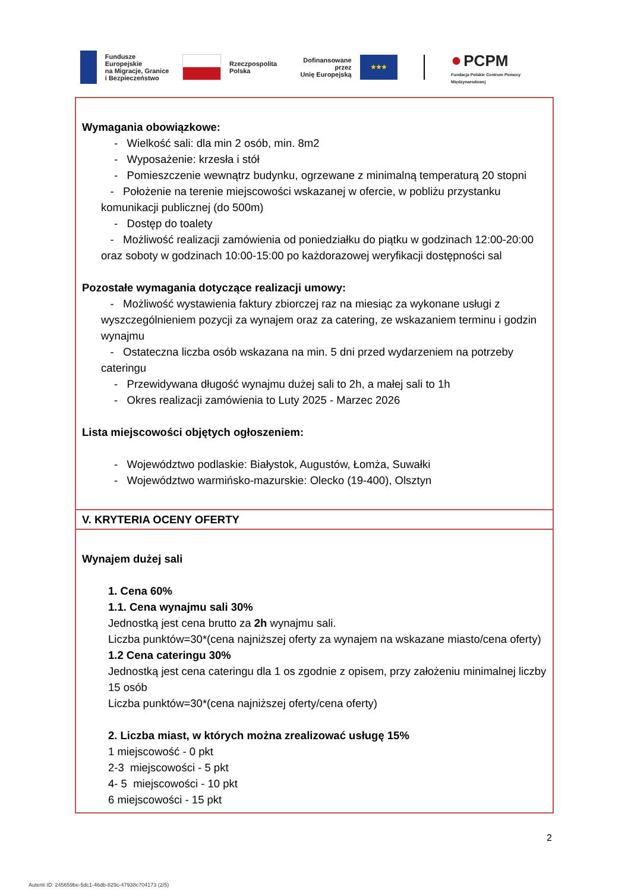Fundusze Europejskie
na Migracje, Granice
i Bezpieczeństwo
Rzeczpospolita
Polska
Dofinansowane przez
Unię Europejską
★★★
● PCPM
Fundacja Polskie Centrum Pomocy Międzynarodowej
| Wymagania obowiązkowe: - Wielkość sali: dla min 2 osób, min. 8m2 - Wyposażenie: krzesła i stół - Pomieszczenie wewnątrz budynku, ogrzewane z minimalną temperaturą 20 stopni - Położenie na terenie miejscowości wskazanej w ofercie, w pobliżu przystanku komunikacji publicznej (do 500m) - Dostęp do toalety - Możliwość realizacji zamówienia od poniedziałku do piątku w godzinach 12:00-20:00 oraz soboty w godzinach 10:00-15:00 po każdorazowej weryfikacji dostępności sal Pozostałe wymagania dotyczące realizacji umowy: - Możliwość wystawienia faktury zbiorczej raz na miesiąc za wykonane usługi z wyszczególnieniem pozycji za wynajem oraz za catering, ze wskazaniem terminu i godzin wynajmu - Ostateczna liczba osób wskazana na min. 5 dni przed wydarzeniem na potrzeby cateringu - Przewidywana długość wynajmu dużej sali to 2h, a małej sali to 1h - Okres realizacji zamówienia to Luty 2025 - Marzec 2026 Lista miejscowości objętych ogłoszeniem: - Województwo podlaskie: Białystok, Augustów, Łomża, Suwałki - Województwo warmińsko-mazurskie: Olecko (19-400), Olsztyn |
| V. KRYTERIA OCENY OFERTY |
| Wynajem dużej sali 1. Cena 60% 1.1. Cena wynajmu sali 30% Jednostką jest cena brutto za 2h wynajmu sali. Liczba punktów=30*(cena najniższej oferty za wynajem na wskazane miasto/cena oferty) 1.2 Cena cateringu 30% Jednostką jest cena cateringu dla 1 os zgodnie z opisem, przy założeniu minimalnej liczby 15 osób Liczba punktów=30*(cena najniższej oferty/cena oferty) 2. Liczba miast, w których można zrealizować usługę 15% 1 miejscowość - 0 pkt 2-3 miejscowości - 5 pkt 4- 5 miejscowości - 10 pkt 6 miejscowości - 15 pkt |
2
Autenti ID: 245659be-5dc1-46db-829c-47938c704173 (2/5)